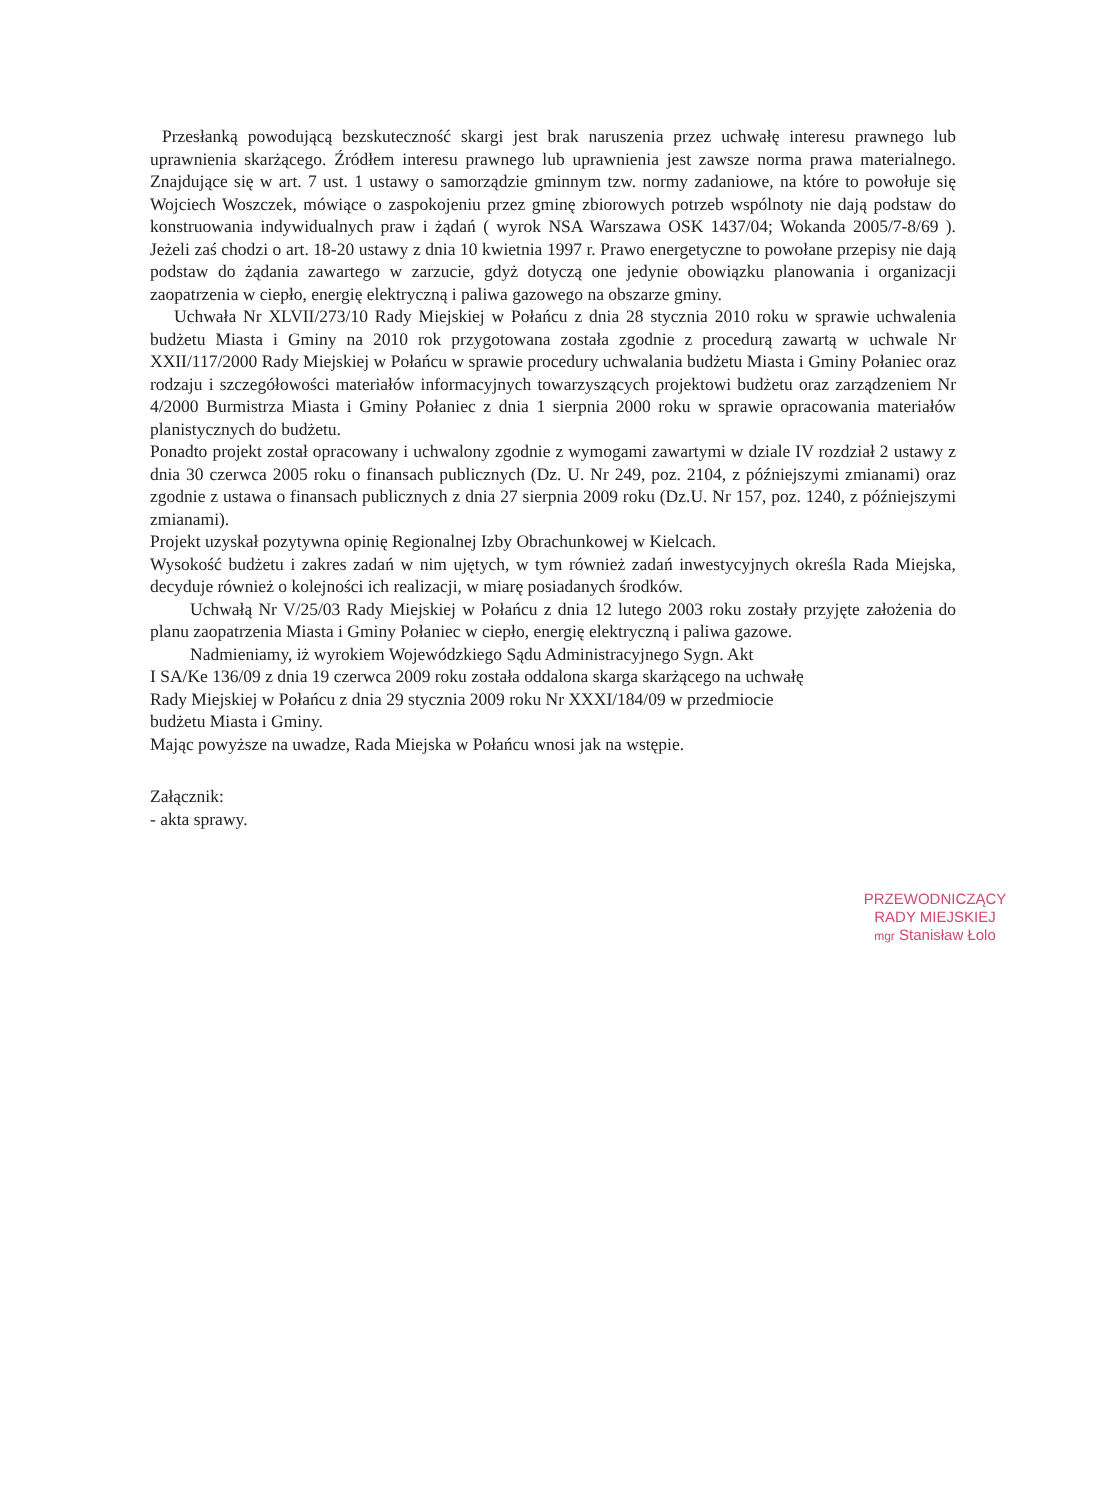Przesłanką powodującą bezskuteczność skargi jest brak naruszenia przez uchwałę interesu prawnego lub uprawnienia skarżącego. Źródłem interesu prawnego lub uprawnienia jest zawsze norma prawa materialnego. Znajdujące się w art. 7 ust. 1 ustawy o samorządzie gminnym tzw. normy zadaniowe, na które to powołuje się Wojciech Woszczek, mówiące o zaspokojeniu przez gminę zbiorowych potrzeb wspólnoty nie dają podstaw do konstruowania indywidualnych praw i żądań ( wyrok NSA Warszawa OSK 1437/04; Wokanda 2005/7-8/69 ). Jeżeli zaś chodzi o art. 18-20 ustawy z dnia 10 kwietnia 1997 r. Prawo energetyczne to powołane przepisy nie dają podstaw do żądania zawartego w zarzucie, gdyż dotyczą one jedynie obowiązku planowania i organizacji zaopatrzenia w ciepło, energię elektryczną i paliwa gazowego na obszarze gminy.
Uchwała Nr XLVII/273/10 Rady Miejskiej w Połańcu z dnia 28 stycznia 2010 roku w sprawie uchwalenia budżetu Miasta i Gminy na 2010 rok przygotowana została zgodnie z procedurą zawartą w uchwale Nr XXII/117/2000 Rady Miejskiej w Połańcu w sprawie procedury uchwalania budżetu Miasta i Gminy Połaniec oraz rodzaju i szczegółowości materiałów informacyjnych towarzyszących projektowi budżetu oraz zarządzeniem Nr 4/2000 Burmistrza Miasta i Gminy Połaniec z dnia 1 sierpnia 2000 roku w sprawie opracowania materiałów planistycznych do budżetu.
Ponadto projekt został opracowany i uchwalony zgodnie z wymogami zawartymi w dziale IV rozdział 2 ustawy z dnia 30 czerwca 2005 roku o finansach publicznych (Dz. U. Nr 249, poz. 2104, z późniejszymi zmianami) oraz zgodnie z ustawa o finansach publicznych z dnia 27 sierpnia 2009 roku (Dz.U. Nr 157, poz. 1240, z późniejszymi zmianami).
Projekt uzyskał pozytywna opinię Regionalnej Izby Obrachunkowej w Kielcach.
Wysokość budżetu i zakres zadań w nim ujętych, w tym również zadań inwestycyjnych określa Rada Miejska, decyduje również o kolejności ich realizacji, w miarę posiadanych środków.
Uchwałą Nr V/25/03 Rady Miejskiej w Połańcu z dnia 12 lutego 2003 roku zostały przyjęte założenia do planu zaopatrzenia Miasta i Gminy Połaniec w ciepło, energię elektryczną i paliwa gazowe.
Nadmieniamy, iż wyrokiem Wojewódzkiego Sądu Administracyjnego Sygn. Akt
I SA/Ke 136/09 z dnia 19 czerwca 2009 roku została oddalona skarga skarżącego na uchwałę
Rady Miejskiej w Połańcu z dnia 29 stycznia 2009 roku Nr XXXI/184/09 w przedmiocie
budżetu Miasta i Gminy.
Mając powyższe na uwadze, Rada Miejska w Połańcu wnosi jak na wstępie.
Załącznik:
- akta sprawy.
PRZEWODNICZĄCY
RADY MIEJSKIEJ
mgr Stanisław Łolo